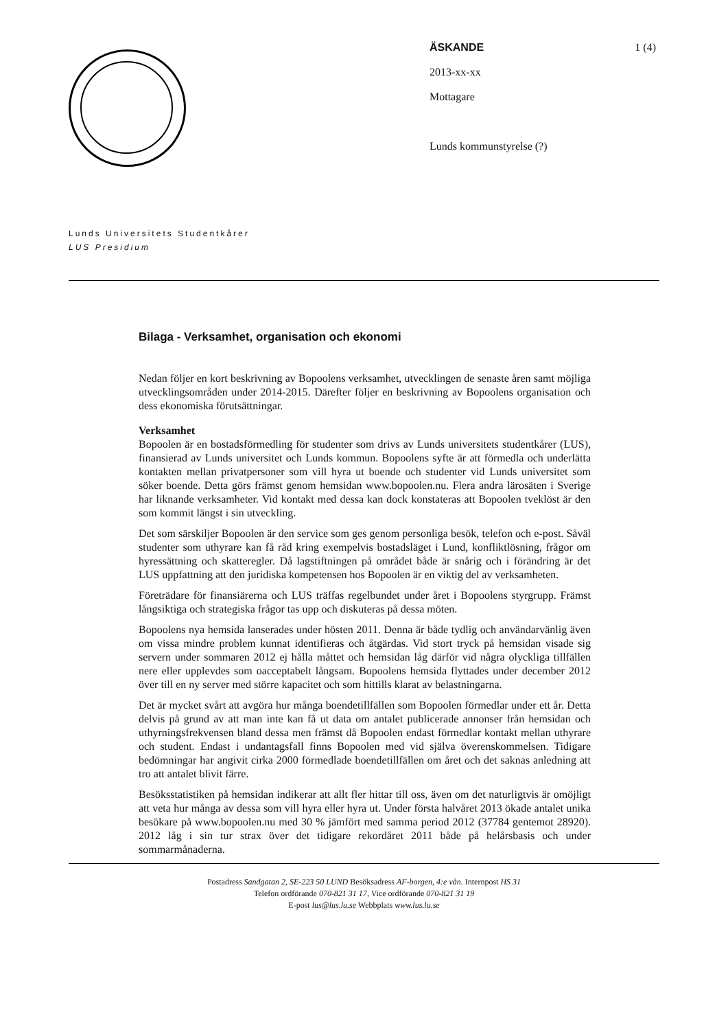ÄSKANDE 1 (4)
2013-xx-xx
Mottagare
Lunds kommunstyrelse (?)
Lunds Universitets Studentkårer
LUS Presidium
Bilaga - Verksamhet, organisation och ekonomi
Nedan följer en kort beskrivning av Bopoolens verksamhet, utvecklingen de senaste åren samt möjliga utvecklingsområden under 2014-2015. Därefter följer en beskrivning av Bopoolens organisation och dess ekonomiska förutsättningar.
Verksamhet
Bopoolen är en bostadsförmedling för studenter som drivs av Lunds universitets studentkårer (LUS), finansierad av Lunds universitet och Lunds kommun. Bopoolens syfte är att förmedla och underlätta kontakten mellan privatpersoner som vill hyra ut boende och studenter vid Lunds universitet som söker boende. Detta görs främst genom hemsidan www.bopoolen.nu. Flera andra lärosäten i Sverige har liknande verksamheter. Vid kontakt med dessa kan dock konstateras att Bopoolen tveklöst är den som kommit längst i sin utveckling.
Det som särskiljer Bopoolen är den service som ges genom personliga besök, telefon och e-post. Såväl studenter som uthyrare kan få råd kring exempelvis bostadsläget i Lund, konfliktlösning, frågor om hyressättning och skatteregler. Då lagstiftningen på området både är snårig och i förändring är det LUS uppfattning att den juridiska kompetensen hos Bopoolen är en viktig del av verksamheten.
Företrädare för finansiärerna och LUS träffas regelbundet under året i Bopoolens styrgrupp. Främst långsiktiga och strategiska frågor tas upp och diskuteras på dessa möten.
Bopoolens nya hemsida lanserades under hösten 2011. Denna är både tydlig och användarvänlig även om vissa mindre problem kunnat identifieras och åtgärdas. Vid stort tryck på hemsidan visade sig servern under sommaren 2012 ej hålla måttet och hemsidan låg därför vid några olyckliga tillfällen nere eller upplevdes som oacceptabelt långsam. Bopoolens hemsida flyttades under december 2012 över till en ny server med större kapacitet och som hittills klarat av belastningarna.
Det är mycket svårt att avgöra hur många boendetillfällen som Bopoolen förmedlar under ett år. Detta delvis på grund av att man inte kan få ut data om antalet publicerade annonser från hemsidan och uthyrningsfrekvensen bland dessa men främst då Bopoolen endast förmedlar kontakt mellan uthyrare och student. Endast i undantagsfall finns Bopoolen med vid själva överenskommelsen. Tidigare bedömningar har angivit cirka 2000 förmedlade boendetillfällen om året och det saknas anledning att tro att antalet blivit färre.
Besöksstatistiken på hemsidan indikerar att allt fler hittar till oss, även om det naturligtvis är omöjligt att veta hur många av dessa som vill hyra eller hyra ut. Under första halvåret 2013 ökade antalet unika besökare på www.bopoolen.nu med 30 % jämfört med samma period 2012 (37784 gentemot 28920). 2012 låg i sin tur strax över det tidigare rekordåret 2011 både på helårsbasis och under sommarmånaderna.
Postadress Sandgatan 2, SE-223 50 LUND Besöksadress AF-borgen, 4:e vån. Internpost HS 31
Telefon ordförande 070-821 31 17, Vice ordförande 070-821 31 19
E-post lus@lus.lu.se Webbplats www.lus.lu.se